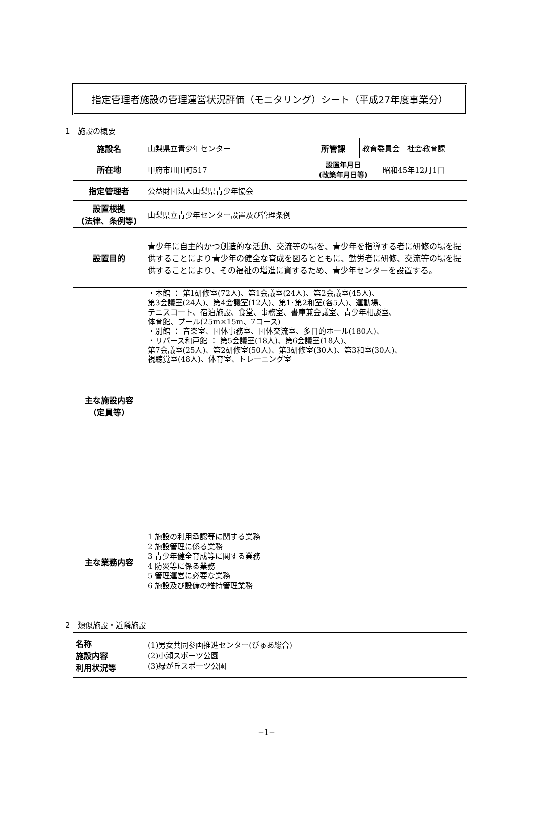指定管理者施設の管理運営状況評価（モニタリング）シート（平成27年度事業分）
1　施設の概要
| 施設名 | 山梨県立青少年センター | 所管課 | 教育委員会 社会教育課 | |
| 所在地 | 甲府市川田町517 | 設置年月日 (改築年月日等) | | 昭和45年12月1日 |
| 指定管理者 | 公益財団法人山梨県青少年協会 | | | |
| 設置根拠 (法律、条例等) | 山梨県立青少年センター設置及び管理条例 | | | |
| 設置目的 | 青少年に自主的かつ創造的な活動、交流等の場を、青少年を指導する者に研修の場を提供することにより青少年の健全な育成を図るとともに、勤労者に研修、交流等の場を提供することにより、その福祉の増進に資するため、青少年センターを設置する。 | | | |
| 主な施設内容 （定員等） | ・本館 ： 第1研修室(72人)、第1会議室(24人)、第2会議室(45人)、 第3会議室(24人)、第4会議室(12人)、第1･第2和室(各5人)、運動場、 テニスコート、宿泊施設、食堂、事務室、書庫兼会議室、青少年相談室、 体育館、プール(25m×15m、7コース) ・別館 ： 音楽室、団体事務室、団体交流室、多目的ホール(180人)、 ・リバース和戸館 ： 第5会議室(18人)、第6会議室(18人)、 第7会議室(25人)、第2研修室(50人)、第3研修室(30人)、第3和室(30人)、 視聴覚室(48人)、体育室、トレーニング室 | | | |
| 主な業務内容 | 1 施設の利用承認等に関する業務 2 施設管理に係る業務 3 青少年健全育成等に関する業務 4 防災等に係る業務 5 管理運営に必要な業務 6 施設及び設備の維持管理業務 | | | |
2　類似施設・近隣施設
| 名称 施設内容 利用状況等 | (1)男女共同参画推進センター(ぴゅあ総合) (2)小瀬スポーツ公園 (3)緑が丘スポーツ公園 |
−1−